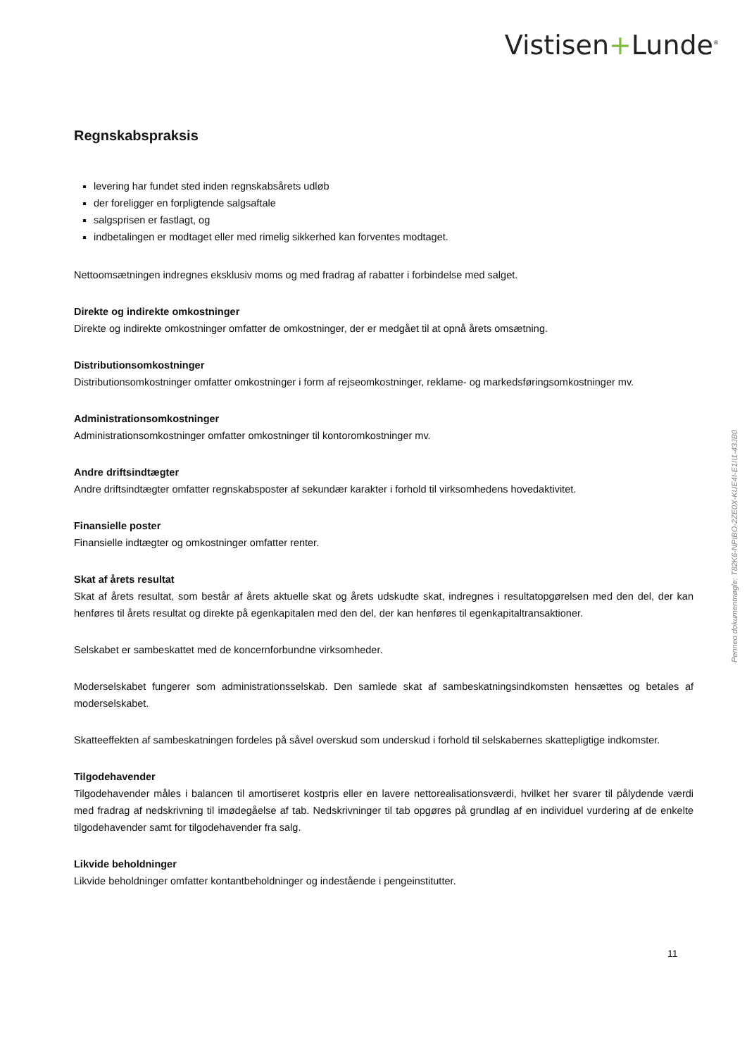Vistisen+Lunde<sup>®</sup>
Regnskabspraksis
levering har fundet sted inden regnskabsårets udløb
der foreligger en forpligtende salgsaftale
salgsprisen er fastlagt, og
indbetalingen er modtaget eller med rimelig sikkerhed kan forventes modtaget.
Nettoomsætningen indregnes eksklusiv moms og med fradrag af rabatter i forbindelse med salget.
Direkte og indirekte omkostninger
Direkte og indirekte omkostninger omfatter de omkostninger, der er medgået til at opnå årets omsætning.
Distributionsomkostninger
Distributionsomkostninger omfatter omkostninger i form af rejseomkostninger, reklame- og markedsføringsomkostninger mv.
Administrationsomkostninger
Administrationsomkostninger omfatter omkostninger til kontoromkostninger mv.
Andre driftsindtægter
Andre driftsindtægter omfatter regnskabsposter af sekundær karakter i forhold til virksomhedens hovedaktivitet.
Finansielle poster
Finansielle indtægter og omkostninger omfatter renter.
Skat af årets resultat
Skat af årets resultat, som består af årets aktuelle skat og årets udskudte skat, indregnes i resultatopgørelsen med den del, der kan henføres til årets resultat og direkte på egenkapitalen med den del, der kan henføres til egenkapitaltransaktioner.
Selskabet er sambeskattet med de koncernforbundne virksomheder.
Moderselskabet fungerer som administrationsselskab. Den samlede skat af sambeskatningsindkomsten hensættes og betales af moderselskabet.
Skatteeffekten af sambeskatningen fordeles på såvel overskud som underskud i forhold til selskabernes skattepligtige indkomster.
Tilgodehavender
Tilgodehavender måles i balancen til amortiseret kostpris eller en lavere nettorealisationsværdi, hvilket her svarer til pålydende værdi med fradrag af nedskrivning til imødegåelse af tab. Nedskrivninger til tab opgøres på grundlag af en individuel vurdering af de enkelte tilgodehavender samt for tilgodehavender fra salg.
Likvide beholdninger
Likvide beholdninger omfatter kontantbeholdninger og indestående i pengeinstitutter.
Penneo dokumentnøgle: T82K6-NPIBO-2ZE0X-KUE4I-E1II1-43JB0
11